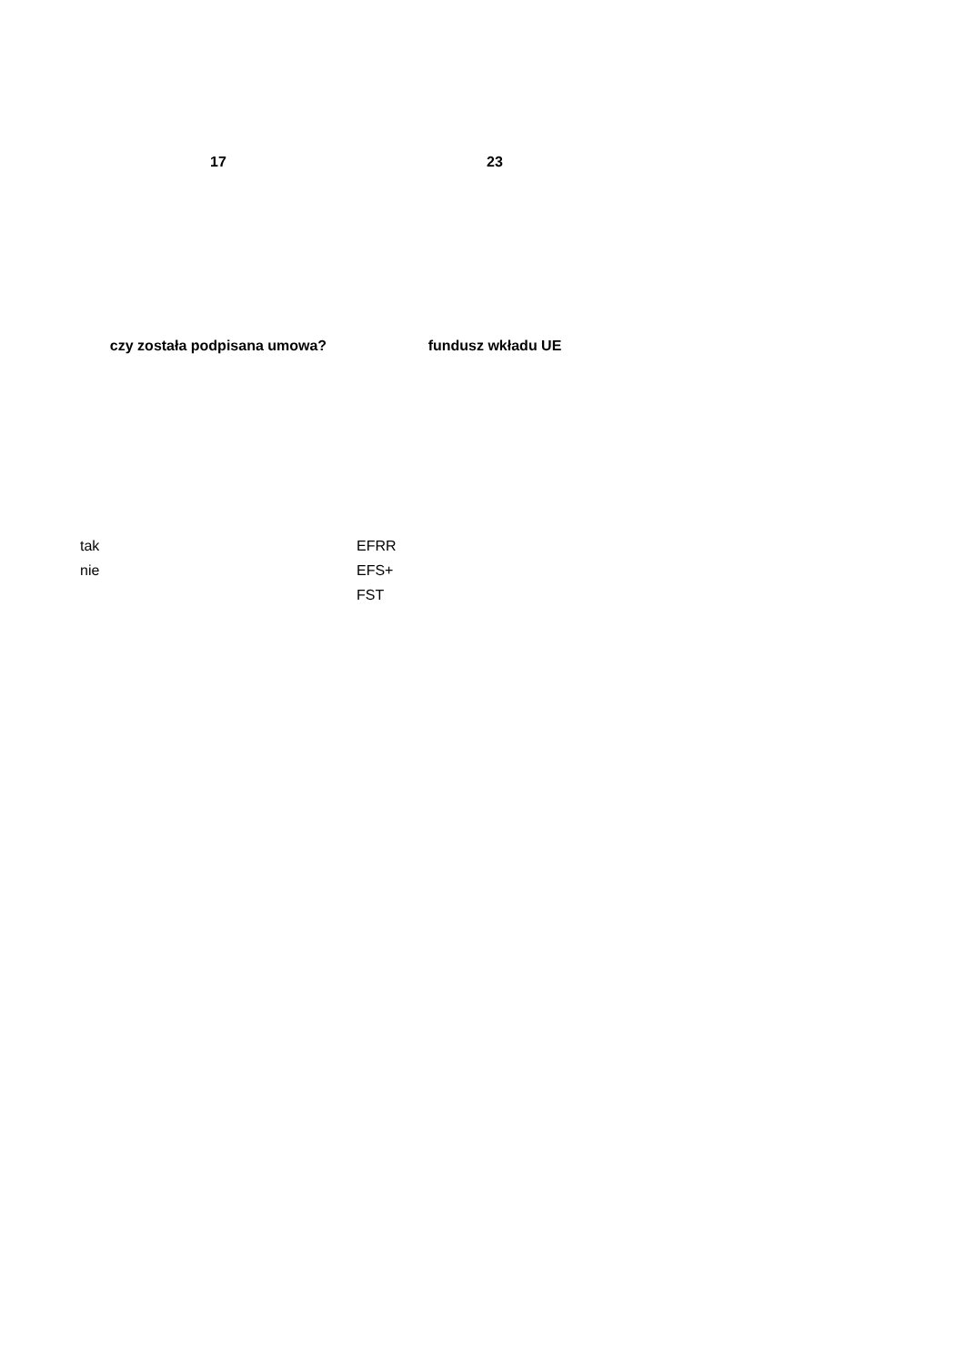| 17 | 23 |
| --- | --- |
| czy została podpisana umowa? | fundusz wkładu UE |
| tak | EFRR |
| nie | EFS+ |
| | FST |